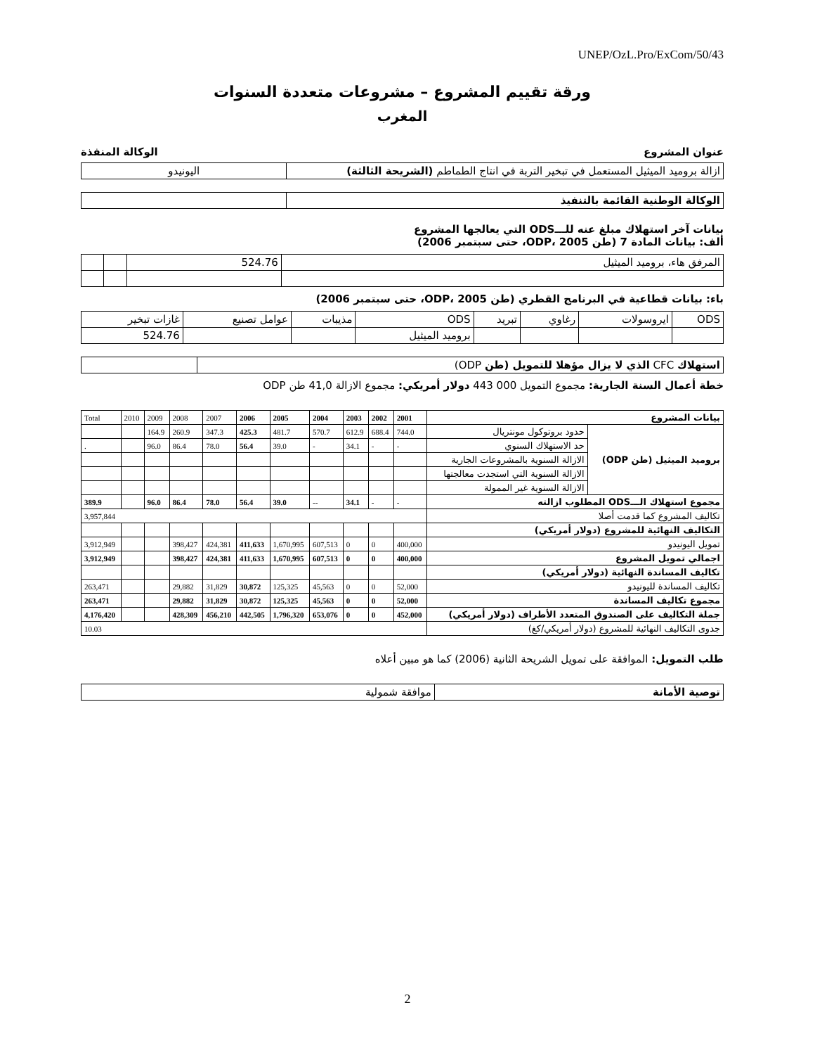UNEP/OzL.Pro/ExCom/50/43
ورقة تقييم المشروع – مشروعات متعددة السنوات
المغرب
عنوان المشروع الوكالة المنفذة
| ازالة بروميد الميثيل المستعمل في تبخير التربة في انتاج الطماطم (الشريحة الثالثة) | اليونيدو |
| الوكالة الوطنية القائمة بالتنفيذ | |
بيانات آخر استهلاك مبلغ عنه للـــODS التي يعالجها المشروع
ألف: بيانات المادة 7 (طن ODP، 2005، حتى سبتمبر 2006)
| المرفق هاء، بروميد الميثيل | 524.76 | | |
باء: بيانات قطاعية في البرنامج القطري (طن ODP، 2005، حتى سبتمبر 2006)
| ODS | ايروسولات | رغاوي | تبريد | ODS | مذيبات | عوامل تصنيع | غازات تبخير |
| | | | | بروميد الميثيل | | | 524.76 |
| استهلاك CFC الذي لا يزال مؤهلا للتمويل (طن ODP) | |
خطة أعمال السنة الجارية: مجموع التمويل 000 443 دولار أمريكي: مجموع الازالة 41,0 طن ODP
| بيانات المشروع | | 2001 | 2002 | 2003 | 2004 | 2005 | 2006 | 2007 | 2008 | 2009 | 2010 | Total |
| بروميد الميثيل (طن ODP) | حدود بروتوكول مونتريال | 744.0 | 688.4 | 612.9 | 570.7 | 481.7 | 425.3 | 347.3 | 260.9 | 164.9 | | |
| | حد الاستهلاك السنوي | - | - | 34.1 | - | 39.0 | 56.4 | 78.0 | 86.4 | 96.0 | | . |
| | الازالة السنوية بالمشروعات الجارية | | | | | | | | | | | |
| | الازالة السنوية التي استجدت معالجتها | | | | | | | | | | | |
| | الازالة السنوية غير الممولة | | | | | | | | | | | |
| مجموع استهلاك الـــODS المطلوب ازالته | | - | - | 34.1 | -- | 39.0 | 56.4 | 78.0 | 86.4 | 96.0 | | 389.9 |
| تكاليف المشروع كما قدمت أصلا | | 3,957,844 | | | | | | | | | | |
| التكاليف النهائية للمشروع (دولار أمريكي) | | | | | | | | | | | | |
| تمويل اليونيدو | | 400,000 | 0 | 0 | 607,513 | 1,670,995 | 411,633 | 424,381 | 398,427 | | | 3,912,949 |
| اجمالي تمويل المشروع | | 400,000 | 0 | 0 | 607,513 | 1,670,995 | 411,633 | 424,381 | 398,427 | | | 3,912,949 |
| تكاليف المساندة النهائية (دولار أمريكي) | | | | | | | | | | | | |
| تكاليف المساندة لليونيدو | | 52,000 | 0 | 0 | 45,563 | 125,325 | 30,872 | 31,829 | 29,882 | | | 263,471 |
| مجموع تكاليف المساندة | | 52,000 | 0 | 0 | 45,563 | 125,325 | 30,872 | 31,829 | 29,882 | | | 263,471 |
| جملة التكاليف على الصندوق المتعدد الأطراف (دولار أمريكي) | | 452,000 | 0 | 0 | 653,076 | 1,796,320 | 442,505 | 456,210 | 428,309 | | | 4,176,420 |
| جدوى التكاليف النهائية للمشروع (دولار أمريكي/كغ) | | 10.03 | | | | | | | | | | |
طلب التمويل: الموافقة على تمويل الشريحة الثانية (2006) كما هو مبين أعلاه
| توصية الأمانة | موافقة شمولية |
2